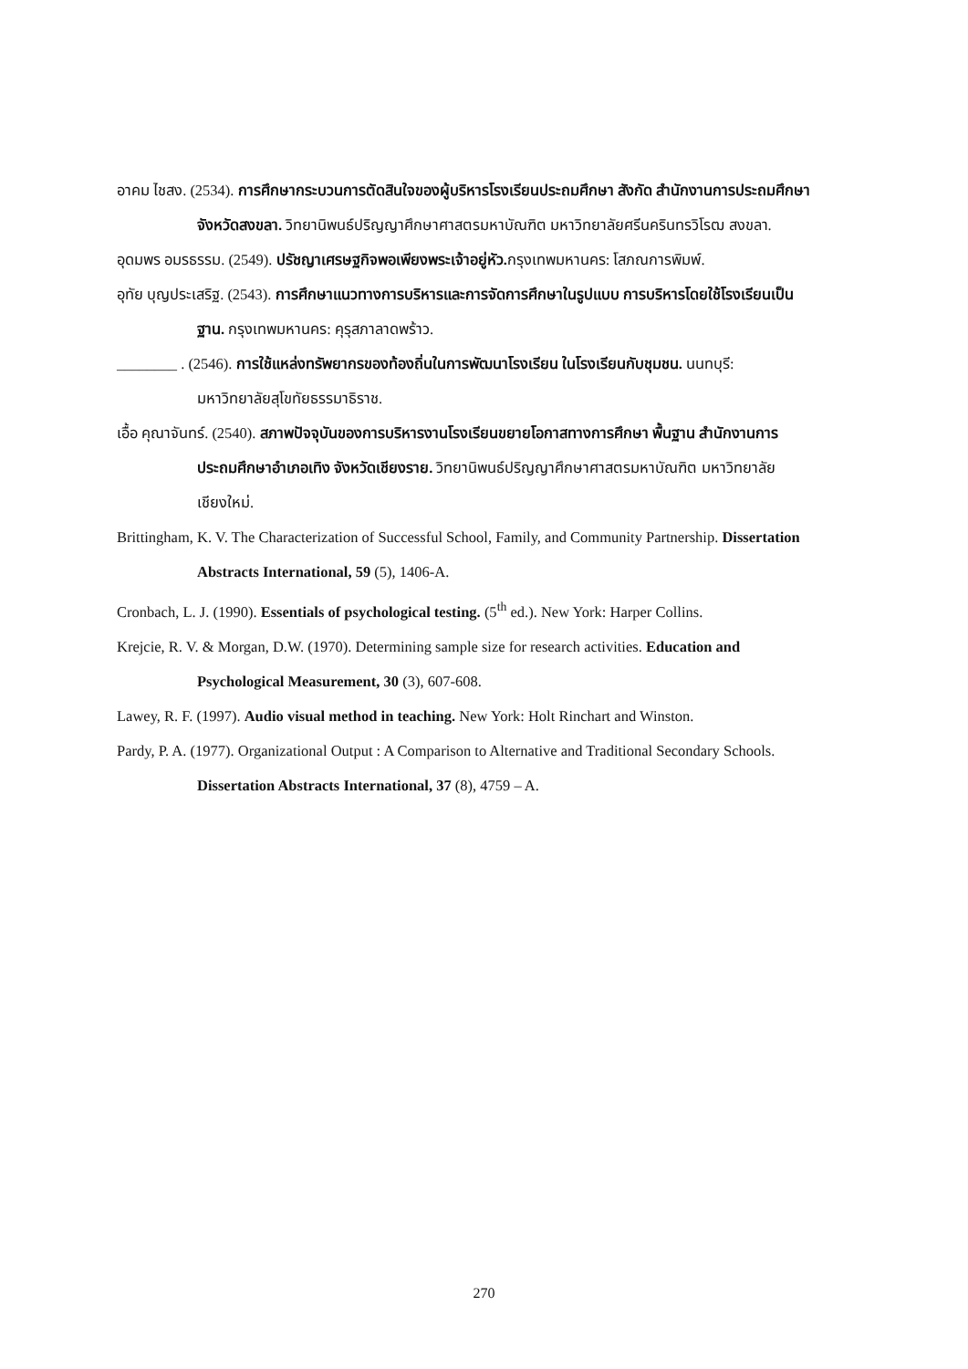อาคม ไชสง. (2534). การศึกษากระบวนการตัดสินใจของผู้บริหารโรงเรียนประถมศึกษา สังกัด สำนักงานการประถมศึกษา จังหวัดสงขลา. วิทยานิพนธ์ปริญญาศึกษาศาสตรมหาบัณฑิต มหาวิทยาลัยศรีนครินทรวิโรฒ สงขลา.
อุดมพร อมรธรรม. (2549). ปรัชญาเศรษฐกิจพอเพียงพระเจ้าอยู่หัว. กรุงเทพมหานคร: โสภณการพิมพ์.
อุทัย บุญประเสริฐ. (2543). การศึกษาแนวทางการบริหารและการจัดการศึกษาในรูปแบบ การบริหารโดยใช้โรงเรียนเป็นฐาน. กรุงเทพมหานคร: คุรุสภาลาดพร้าว.
________ . (2546). การใช้แหล่งทรัพยากรของท้องถิ่นในการพัฒนาโรงเรียน ในโรงเรียนกับชุมชน. นนทบุรี: มหาวิทยาลัยสุโขทัยธรรมาธิราช.
เอื้อ คุณาจันทร์. (2540). สภาพปัจจุบันของการบริหารงานโรงเรียนขยายโอกาสทางการศึกษา พื้นฐาน สำนักงานการประถมศึกษาอำเภอเทิง จังหวัดเชียงราย. วิทยานิพนธ์ปริญญาศึกษาศาสตรมหาบัณฑิต มหาวิทยาลัยเชียงใหม่.
Brittingham, K. V. The Characterization of Successful School, Family, and Community Partnership. Dissertation Abstracts International, 59 (5), 1406-A.
Cronbach, L. J. (1990). Essentials of psychological testing. (5<sup>th</sup> ed.). New York: Harper Collins.
Krejcie, R. V. & Morgan, D.W. (1970). Determining sample size for research activities. Education and Psychological Measurement, 30 (3), 607-608.
Lawey, R. F. (1997). Audio visual method in teaching. New York: Holt Rinchart and Winston.
Pardy, P. A. (1977). Organizational Output : A Comparison to Alternative and Traditional Secondary Schools. Dissertation Abstracts International, 37 (8), 4759 – A.
270